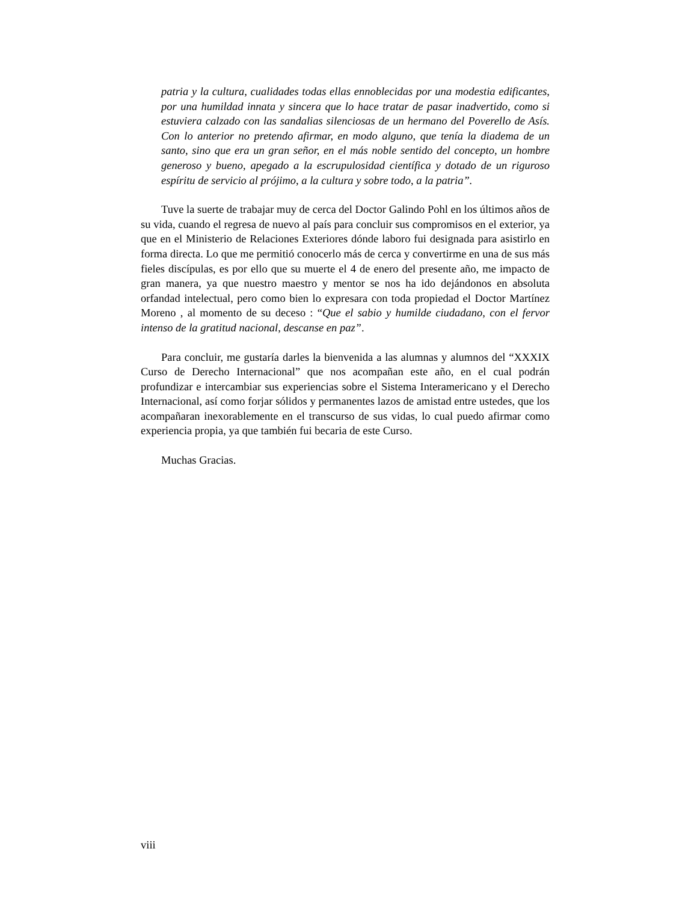patria y la cultura, cualidades todas ellas ennoblecidas por una modestia edificantes, por una humildad innata y sincera que lo hace tratar de pasar inadvertido, como si estuviera calzado con las sandalias silenciosas de un hermano del Poverello de Asís. Con lo anterior no pretendo afirmar, en modo alguno, que tenía la diadema de un santo, sino que era un gran señor, en el más noble sentido del concepto, un hombre generoso y bueno, apegado a la escrupulosidad científica y dotado de un riguroso espíritu de servicio al prójimo, a la cultura y sobre todo, a la patria”.
Tuve la suerte de trabajar muy de cerca del Doctor Galindo Pohl en los últimos años de su vida, cuando el regresa de nuevo al país para concluir sus compromisos en el exterior, ya que en el Ministerio de Relaciones Exteriores dónde laboro fui designada para asistirlo en forma directa. Lo que me permitió conocerlo más de cerca y convertirme en una de sus más fieles discípulas, es por ello que su muerte el 4 de enero del presente año, me impacto de gran manera, ya que nuestro maestro y mentor se nos ha ido dejándonos en absoluta orfandad intelectual, pero como bien lo expresara con toda propiedad el Doctor Martínez Moreno , al momento de su deceso : “Que el sabio y humilde ciudadano, con el fervor intenso de la gratitud nacional, descanse en paz”.
Para concluir, me gustaría darles la bienvenida a las alumnas y alumnos del “XXXIX Curso de Derecho Internacional” que nos acompañan este año, en el cual podrán profundizar e intercambiar sus experiencias sobre el Sistema Interamericano y el Derecho Internacional, así como forjar sólidos y permanentes lazos de amistad entre ustedes, que los acompañaran inexorablemente en el transcurso de sus vidas, lo cual puedo afirmar como experiencia propia, ya que también fui becaria de este Curso.
Muchas Gracias.
viii